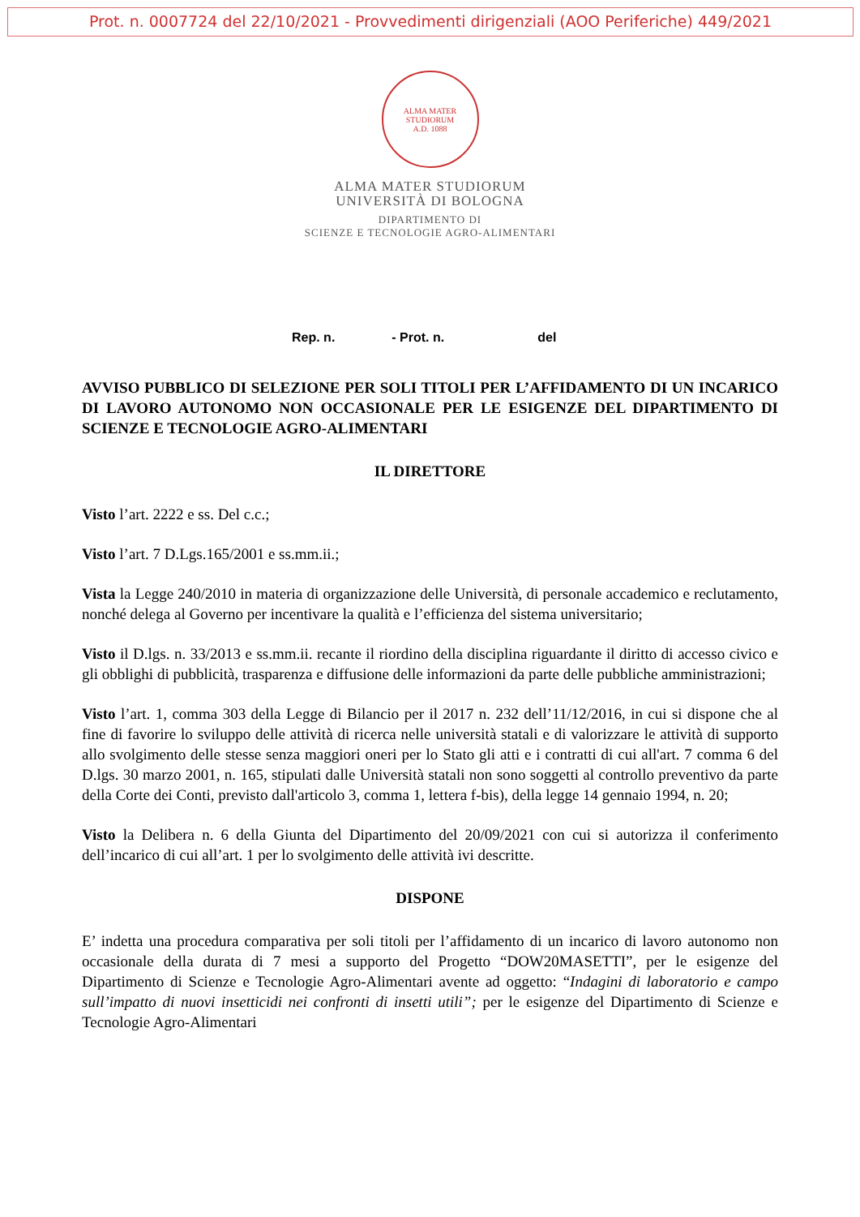Prot. n. 0007724 del 22/10/2021 - Provvedimenti dirigenziali (AOO Periferiche) 449/2021
ALMA MATER STUDIORUM
A.D. 1088
ALMA MATER STUDIORUM
UNIVERSITÀ DI BOLOGNA
DIPARTIMENTO DI
SCIENZE E TECNOLOGIE AGRO-ALIMENTARI
Rep. n. - Prot. n. del
AVVISO PUBBLICO DI SELEZIONE PER SOLI TITOLI PER L’AFFIDAMENTO DI UN INCARICO DI LAVORO AUTONOMO NON OCCASIONALE PER LE ESIGENZE DEL DIPARTIMENTO DI SCIENZE E TECNOLOGIE AGRO-ALIMENTARI
IL DIRETTORE
Visto l’art. 2222 e ss. Del c.c.;
Visto l’art. 7 D.Lgs.165/2001 e ss.mm.ii.;
Vista la Legge 240/2010 in materia di organizzazione delle Università, di personale accademico e reclutamento, nonché delega al Governo per incentivare la qualità e l’efficienza del sistema universitario;
Visto il D.lgs. n. 33/2013 e ss.mm.ii. recante il riordino della disciplina riguardante il diritto di accesso civico e gli obblighi di pubblicità, trasparenza e diffusione delle informazioni da parte delle pubbliche amministrazioni;
Visto l’art. 1, comma 303 della Legge di Bilancio per il 2017 n. 232 dell’11/12/2016, in cui si dispone che al fine di favorire lo sviluppo delle attività di ricerca nelle università statali e di valorizzare le attività di supporto allo svolgimento delle stesse senza maggiori oneri per lo Stato gli atti e i contratti di cui all'art. 7 comma 6 del D.lgs. 30 marzo 2001, n. 165, stipulati dalle Università statali non sono soggetti al controllo preventivo da parte della Corte dei Conti, previsto dall'articolo 3, comma 1, lettera f-bis), della legge 14 gennaio 1994, n. 20;
Visto la Delibera n. 6 della Giunta del Dipartimento del 20/09/2021 con cui si autorizza il conferimento dell’incarico di cui all’art. 1 per lo svolgimento delle attività ivi descritte.
DISPONE
E’ indetta una procedura comparativa per soli titoli per l’affidamento di un incarico di lavoro autonomo non occasionale della durata di 7 mesi a supporto del Progetto “DOW20MASETTI”, per le esigenze del Dipartimento di Scienze e Tecnologie Agro-Alimentari avente ad oggetto: “Indagini di laboratorio e campo sull’impatto di nuovi insetticidi nei confronti di insetti utili”; per le esigenze del Dipartimento di Scienze e Tecnologie Agro-Alimentari